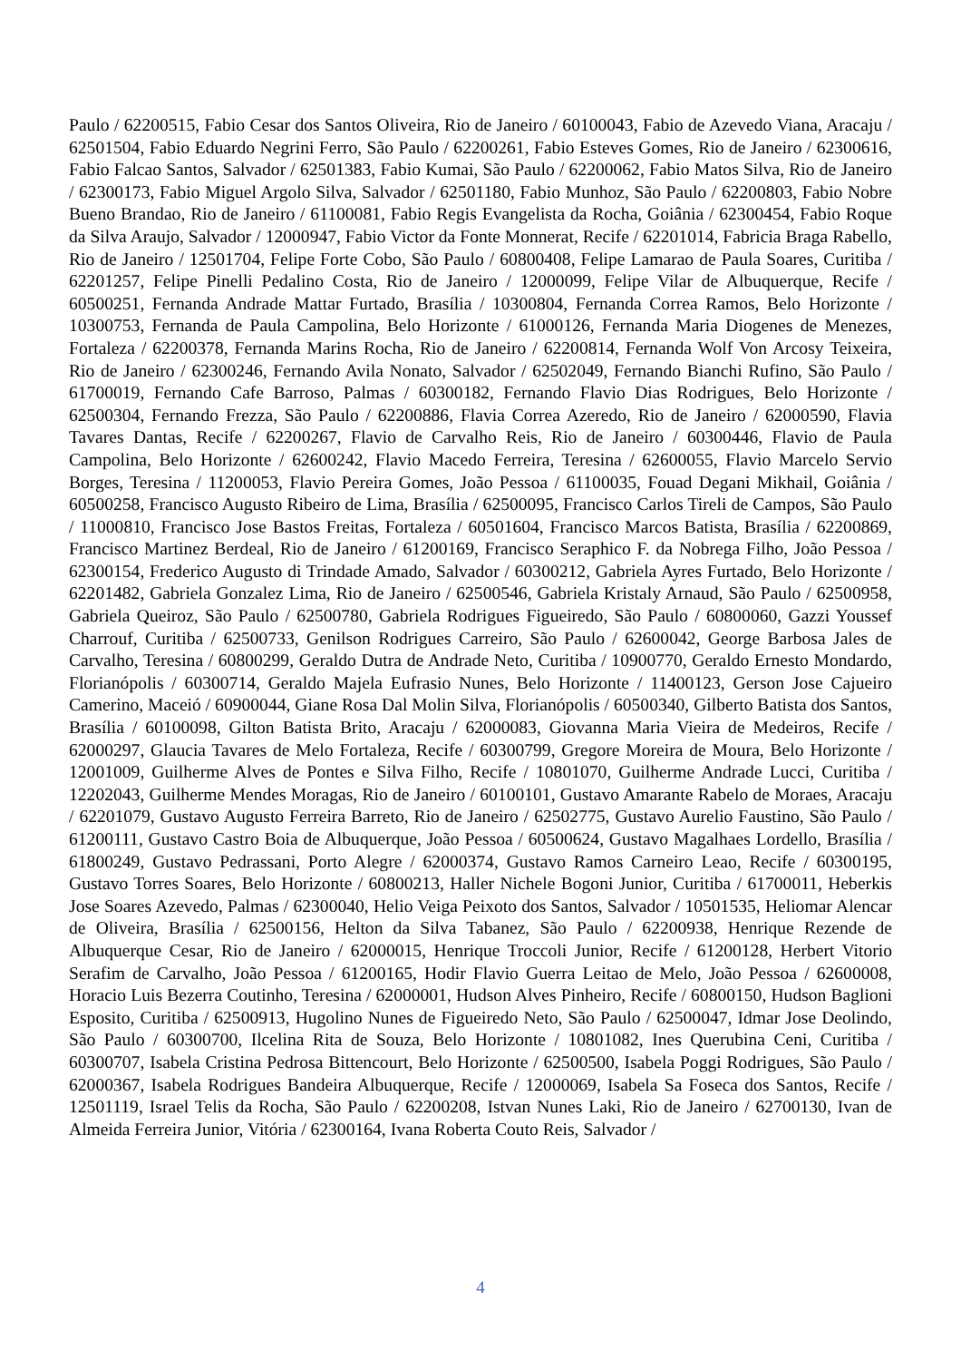Paulo / 62200515, Fabio Cesar dos Santos Oliveira, Rio de Janeiro / 60100043, Fabio de Azevedo Viana, Aracaju / 62501504, Fabio Eduardo Negrini Ferro, São Paulo / 62200261, Fabio Esteves Gomes, Rio de Janeiro / 62300616, Fabio Falcao Santos, Salvador / 62501383, Fabio Kumai, São Paulo / 62200062, Fabio Matos Silva, Rio de Janeiro / 62300173, Fabio Miguel Argolo Silva, Salvador / 62501180, Fabio Munhoz, São Paulo / 62200803, Fabio Nobre Bueno Brandao, Rio de Janeiro / 61100081, Fabio Regis Evangelista da Rocha, Goiânia / 62300454, Fabio Roque da Silva Araujo, Salvador / 12000947, Fabio Victor da Fonte Monnerat, Recife / 62201014, Fabricia Braga Rabello, Rio de Janeiro / 12501704, Felipe Forte Cobo, São Paulo / 60800408, Felipe Lamarao de Paula Soares, Curitiba / 62201257, Felipe Pinelli Pedalino Costa, Rio de Janeiro / 12000099, Felipe Vilar de Albuquerque, Recife / 60500251, Fernanda Andrade Mattar Furtado, Brasília / 10300804, Fernanda Correa Ramos, Belo Horizonte / 10300753, Fernanda de Paula Campolina, Belo Horizonte / 61000126, Fernanda Maria Diogenes de Menezes, Fortaleza / 62200378, Fernanda Marins Rocha, Rio de Janeiro / 62200814, Fernanda Wolf Von Arcosy Teixeira, Rio de Janeiro / 62300246, Fernando Avila Nonato, Salvador / 62502049, Fernando Bianchi Rufino, São Paulo / 61700019, Fernando Cafe Barroso, Palmas / 60300182, Fernando Flavio Dias Rodrigues, Belo Horizonte / 62500304, Fernando Frezza, São Paulo / 62200886, Flavia Correa Azeredo, Rio de Janeiro / 62000590, Flavia Tavares Dantas, Recife / 62200267, Flavio de Carvalho Reis, Rio de Janeiro / 60300446, Flavio de Paula Campolina, Belo Horizonte / 62600242, Flavio Macedo Ferreira, Teresina / 62600055, Flavio Marcelo Servio Borges, Teresina / 11200053, Flavio Pereira Gomes, João Pessoa / 61100035, Fouad Degani Mikhail, Goiânia / 60500258, Francisco Augusto Ribeiro de Lima, Brasília / 62500095, Francisco Carlos Tireli de Campos, São Paulo / 11000810, Francisco Jose Bastos Freitas, Fortaleza / 60501604, Francisco Marcos Batista, Brasília / 62200869, Francisco Martinez Berdeal, Rio de Janeiro / 61200169, Francisco Seraphico F. da Nobrega Filho, João Pessoa / 62300154, Frederico Augusto di Trindade Amado, Salvador / 60300212, Gabriela Ayres Furtado, Belo Horizonte / 62201482, Gabriela Gonzalez Lima, Rio de Janeiro / 62500546, Gabriela Kristaly Arnaud, São Paulo / 62500958, Gabriela Queiroz, São Paulo / 62500780, Gabriela Rodrigues Figueiredo, São Paulo / 60800060, Gazzi Youssef Charrouf, Curitiba / 62500733, Genilson Rodrigues Carreiro, São Paulo / 62600042, George Barbosa Jales de Carvalho, Teresina / 60800299, Geraldo Dutra de Andrade Neto, Curitiba / 10900770, Geraldo Ernesto Mondardo, Florianópolis / 60300714, Geraldo Majela Eufrasio Nunes, Belo Horizonte / 11400123, Gerson Jose Cajueiro Camerino, Maceió / 60900044, Giane Rosa Dal Molin Silva, Florianópolis / 60500340, Gilberto Batista dos Santos, Brasília / 60100098, Gilton Batista Brito, Aracaju / 62000083, Giovanna Maria Vieira de Medeiros, Recife / 62000297, Glaucia Tavares de Melo Fortaleza, Recife / 60300799, Gregore Moreira de Moura, Belo Horizonte / 12001009, Guilherme Alves de Pontes e Silva Filho, Recife / 10801070, Guilherme Andrade Lucci, Curitiba / 12202043, Guilherme Mendes Moragas, Rio de Janeiro / 60100101, Gustavo Amarante Rabelo de Moraes, Aracaju / 62201079, Gustavo Augusto Ferreira Barreto, Rio de Janeiro / 62502775, Gustavo Aurelio Faustino, São Paulo / 61200111, Gustavo Castro Boia de Albuquerque, João Pessoa / 60500624, Gustavo Magalhaes Lordello, Brasília / 61800249, Gustavo Pedrassani, Porto Alegre / 62000374, Gustavo Ramos Carneiro Leao, Recife / 60300195, Gustavo Torres Soares, Belo Horizonte / 60800213, Haller Nichele Bogoni Junior, Curitiba / 61700011, Heberkis Jose Soares Azevedo, Palmas / 62300040, Helio Veiga Peixoto dos Santos, Salvador / 10501535, Heliomar Alencar de Oliveira, Brasília / 62500156, Helton da Silva Tabanez, São Paulo / 62200938, Henrique Rezende de Albuquerque Cesar, Rio de Janeiro / 62000015, Henrique Troccoli Junior, Recife / 61200128, Herbert Vitorio Serafim de Carvalho, João Pessoa / 61200165, Hodir Flavio Guerra Leitao de Melo, João Pessoa / 62600008, Horacio Luis Bezerra Coutinho, Teresina / 62000001, Hudson Alves Pinheiro, Recife / 60800150, Hudson Baglioni Esposito, Curitiba / 62500913, Hugolino Nunes de Figueiredo Neto, São Paulo / 62500047, Idmar Jose Deolindo, São Paulo / 60300700, Ilcelina Rita de Souza, Belo Horizonte / 10801082, Ines Querubina Ceni, Curitiba / 60300707, Isabela Cristina Pedrosa Bittencourt, Belo Horizonte / 62500500, Isabela Poggi Rodrigues, São Paulo / 62000367, Isabela Rodrigues Bandeira Albuquerque, Recife / 12000069, Isabela Sa Foseca dos Santos, Recife / 12501119, Israel Telis da Rocha, São Paulo / 62200208, Istvan Nunes Laki, Rio de Janeiro / 62700130, Ivan de Almeida Ferreira Junior, Vitória / 62300164, Ivana Roberta Couto Reis, Salvador /
4